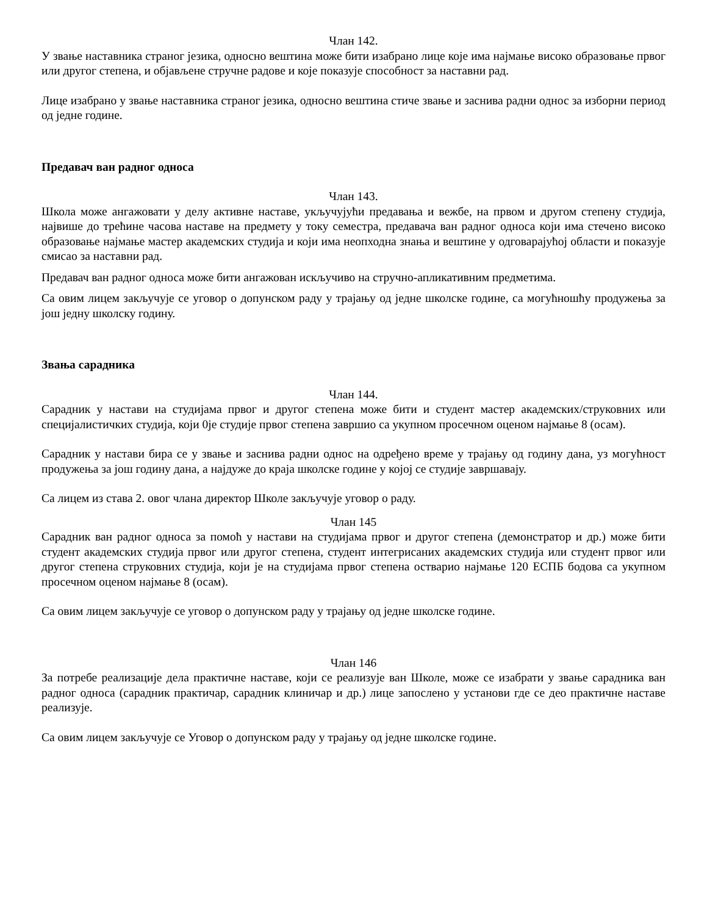Члан 142.
У звање наставника страног језика, односно вештина може бити изабрано лице које има најмање високо образовање првог или другог степена, и објављене стручне радове и које показује способност за наставни рад.
Лице изабрано у звање наставника страног језика, односно вештина стиче звање и заснива радни однос за изборни период од једне године.
Предавач ван радног односа
Члан 143.
Школа може ангажовати у делу активне наставе, укључујући предавања и вежбе, на првом и другом степену студија, највише до трећине часова наставе на предмету у току семестра, предавача ван радног односа који има стечено високо образовање најмање мастер академских студија и који има неопходна знања и вештине у одговарајућој области и показује смисао за наставни рад.
Предавач ван радног односа може бити ангажован искључиво на стручно-апликативним предметима.
Са овим лицем закључује се уговор о допунском раду у трајању од једне школске године, са могућношћу продужења за још једну школску годину.
Звања сарадника
Члан 144.
Сарадник у настави на студијама првог и другог степена може бити и студент мастер академских/струковних или специјалистичких студија, који 0је студије првог степена завршио са укупном просечном оценом најмање 8 (осам).
Сарадник у настави бира се у звање и заснива радни однос на одређено време у трајању од годину дана, уз могућност продужења за још годину дана, а најдуже до краја школске године у којој се студије завршавају.
Са лицем из става 2. овог члана директор Школе закључује уговор о раду.
Члан 145
Сарадник ван радног односа за помоћ у настави на студијама првог и другог степена (демонстратор и др.) може бити студент академских студија првог или другог степена, студент интегрисаних академских студија или студент првог или другог степена струковних студија, који је на студијама првог степена остварио најмање 120 ЕСПБ бодова са укупном просечном оценом најмање 8 (осам).
Са овим лицем закључује се уговор о допунском раду у трајању од једне школске године.
Члан 146
За потребе реализације дела практичне наставе, који се реализује ван Школе, може се изабрати у звање сарадника ван радног односа (сарадник практичар, сарадник клиничар и др.) лице запослено у установи где се део практичне наставе реализује.
Са овим лицем закључује се Уговор о допунском раду у трајању од једне школске године.